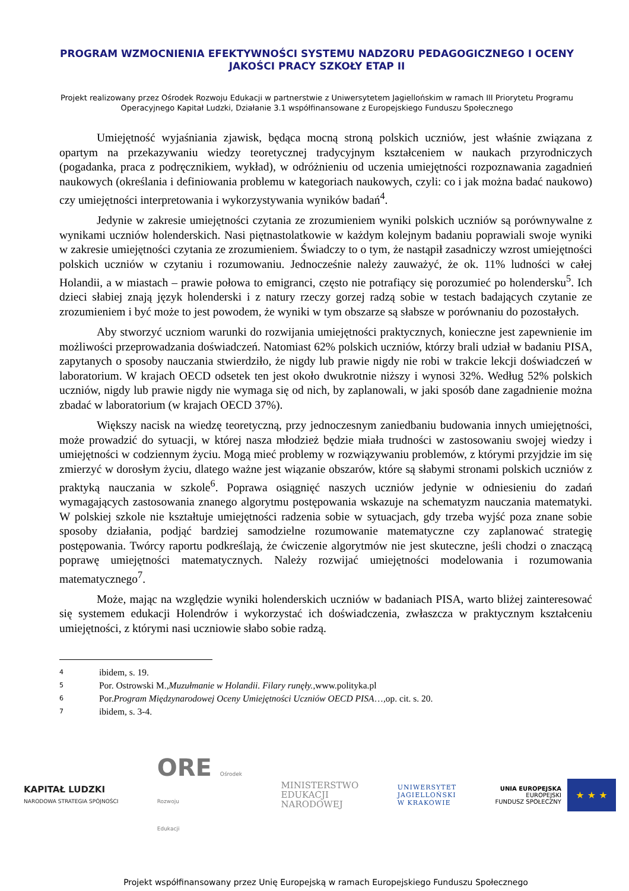PROGRAM WZMOCNIENIA EFEKTYWNOŚCI SYSTEMU NADZORU PEDAGOGICZNEGO I OCENY JAKOŚCI PRACY SZKOŁY ETAP II
Projekt realizowany przez Ośrodek Rozwoju Edukacji w partnerstwie z Uniwersytetem Jagiellońskim w ramach III Priorytetu Programu Operacyjnego Kapitał Ludzki, Działanie 3.1 współfinansowane z Europejskiego Funduszu Społecznego
Umiejętność wyjaśniania zjawisk, będąca mocną stroną polskich uczniów, jest właśnie związana z opartym na przekazywaniu wiedzy teoretycznej tradycyjnym kształceniem w naukach przyrodniczych (pogadanka, praca z podręcznikiem, wykład), w odróżnieniu od uczenia umiejętności rozpoznawania zagadnień naukowych (określania i definiowania problemu w kategoriach naukowych, czyli: co i jak można badać naukowo) czy umiejętności interpretowania i wykorzystywania wyników badań<sup>4</sup>.
Jedynie w zakresie umiejętności czytania ze zrozumieniem wyniki polskich uczniów są porównywalne z wynikami uczniów holenderskich. Nasi piętnastolatkowie w każdym kolejnym badaniu poprawiali swoje wyniki w zakresie umiejętności czytania ze zrozumieniem. Świadczy to o tym, że nastąpił zasadniczy wzrost umiejętności polskich uczniów w czytaniu i rozumowaniu. Jednocześnie należy zauważyć, że ok. 11% ludności w całej Holandii, a w miastach – prawie połowa to emigranci, często nie potrafiący się porozumieć po holendersku<sup>5</sup>. Ich dzieci słabiej znają język holenderski i z natury rzeczy gorzej radzą sobie w testach badających czytanie ze zrozumieniem i być może to jest powodem, że wyniki w tym obszarze są słabsze w porównaniu do pozostałych.
Aby stworzyć uczniom warunki do rozwijania umiejętności praktycznych, konieczne jest zapewnienie im możliwości przeprowadzania doświadczeń. Natomiast 62% polskich uczniów, którzy brali udział w badaniu PISA, zapytanych o sposoby nauczania stwierdziło, że nigdy lub prawie nigdy nie robi w trakcie lekcji doświadczeń w laboratorium. W krajach OECD odsetek ten jest około dwukrotnie niższy i wynosi 32%. Według 52% polskich uczniów, nigdy lub prawie nigdy nie wymaga się od nich, by zaplanowali, w jaki sposób dane zagadnienie można zbadać w laboratorium (w krajach OECD 37%).
Większy nacisk na wiedzę teoretyczną, przy jednoczesnym zaniedbaniu budowania innych umiejętności, może prowadzić do sytuacji, w której nasza młodzież będzie miała trudności w zastosowaniu swojej wiedzy i umiejętności w codziennym życiu. Mogą mieć problemy w rozwiązywaniu problemów, z którymi przyjdzie im się zmierzyć w dorosłym życiu, dlatego ważne jest wiązanie obszarów, które są słabymi stronami polskich uczniów z praktyką nauczania w szkole<sup>6</sup>. Poprawa osiągnięć naszych uczniów jedynie w odniesieniu do zadań wymagających zastosowania znanego algorytmu postępowania wskazuje na schematyzm nauczania matematyki. W polskiej szkole nie kształtuje umiejętności radzenia sobie w sytuacjach, gdy trzeba wyjść poza znane sobie sposoby działania, podjąć bardziej samodzielne rozumowanie matematyczne czy zaplanować strategię postępowania. Twórcy raportu podkreślają, że ćwiczenie algorytmów nie jest skuteczne, jeśli chodzi o znaczącą poprawę umiejętności matematycznych. Należy rozwijać umiejętności modelowania i rozumowania matematycznego<sup>7</sup>.
Może, mając na względzie wyniki holenderskich uczniów w badaniach PISA, warto bliżej zainteresować się systemem edukacji Holendrów i wykorzystać ich doświadczenia, zwłaszcza w praktycznym kształceniu umiejętności, z którymi nasi uczniowie słabo sobie radzą.
4 ibidem, s. 19.
5 Por. Ostrowski M., Muzułmanie w Holandii. Filary runęły.,www.polityka.pl
6 Por. Program Międzynarodowej Oceny Umiejętności Uczniów OECD PISA …,op. cit. s. 20.
7 ibidem, s. 3-4.
KAPITAŁ LUDZKI
NARODOWA STRATEGIA SPÓJNOŚCI
ORE Ośrodek
Rozwoju
Edukacji
MINISTERSTWO
EDUKACJI
NARODOWEJ
UNIWERSYTET
JAGIELLOŃSKI
W KRAKOWIE
UNIA EUROPEJSKA
EUROPEJSKI
FUNDUSZ SPOŁECZNY
★ ★ ★
Projekt współfinansowany przez Unię Europejską w ramach Europejskiego Funduszu Społecznego